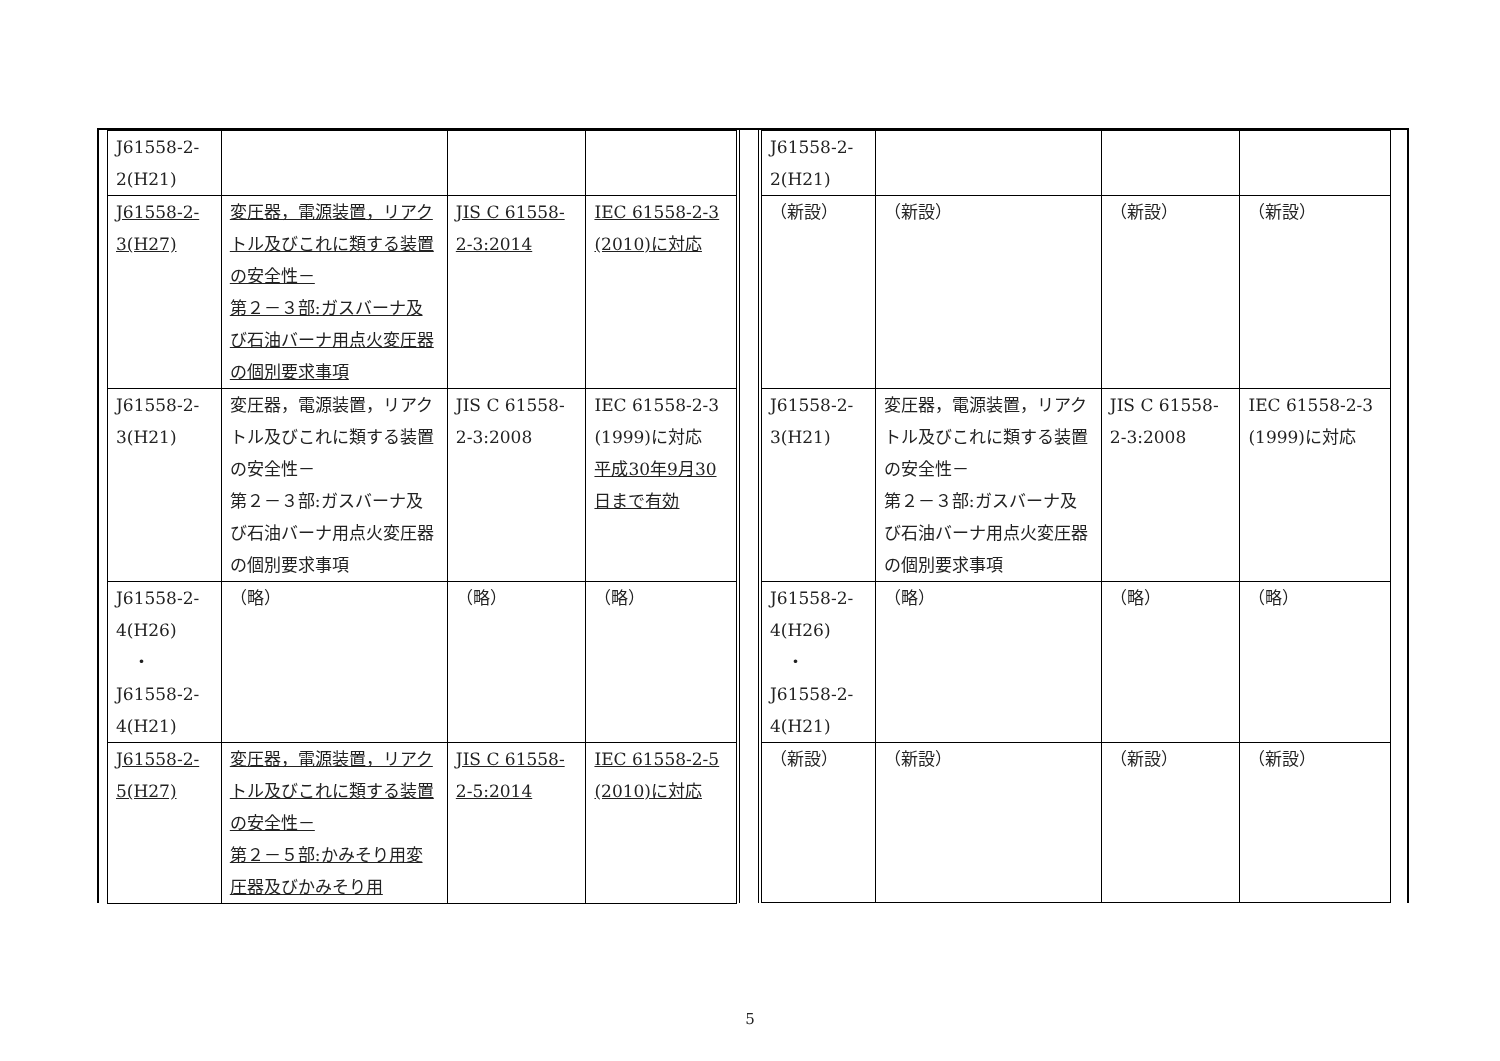| J61558-2- 2(H21) | | | |
| J61558-2- 3(H27) | 変圧器，電源装置，リアクトル及びこれに類する装置の安全性－ 第２－３部:ガスバーナ及び石油バーナ用点火変圧器の個別要求事項 | JIS C 61558-2-3:2014 | IEC 61558-2-3 (2010)に対応 |
| J61558-2- 3(H21) | 変圧器，電源装置，リアクトル及びこれに類する装置の安全性－ 第２－３部:ガスバーナ及び石油バーナ用点火変圧器の個別要求事項 | JIS C 61558-2-3:2008 | IEC 61558-2-3 (1999)に対応 平成30年9月30日まで有効 |
| J61558-2- 4(H26) ・ J61558-2- 4(H21) | （略） | （略） | （略） |
| J61558-2- 5(H27) | 変圧器，電源装置，リアクトル及びこれに類する装置の安全性－ 第２－５部:かみそり用変圧器及びかみそり用 | JIS C 61558-2-5:2014 | IEC 61558-2-5 (2010)に対応 |
| J61558-2- 2(H21) | | | |
| （新設） | （新設） | （新設） | （新設） |
| J61558-2- 3(H21) | 変圧器，電源装置，リアクトル及びこれに類する装置の安全性－ 第２－３部:ガスバーナ及び石油バーナ用点火変圧器の個別要求事項 | JIS C 61558-2-3:2008 | IEC 61558-2-3 (1999)に対応 |
| J61558-2- 4(H26) ・ J61558-2- 4(H21) | （略） | （略） | （略） |
| （新設） | （新設） | （新設） | （新設） |
5